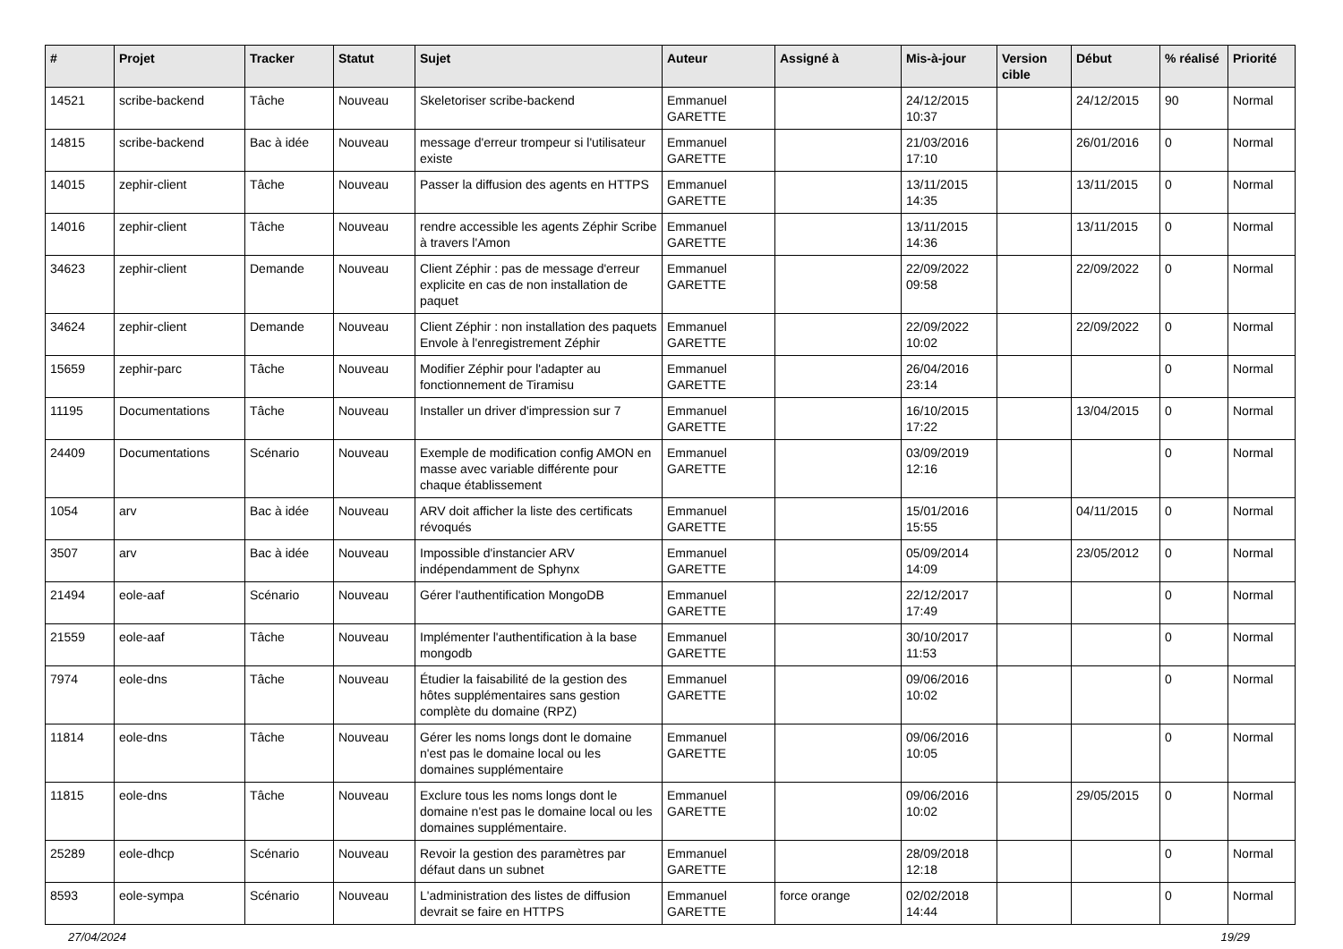| # | Projet | Tracker | Statut | Sujet | Auteur | Assigné à | Mis-à-jour | Version cible | Début | % réalisé | Priorité |
| --- | --- | --- | --- | --- | --- | --- | --- | --- | --- | --- | --- |
| 14521 | scribe-backend | Tâche | Nouveau | Skeletoriser scribe-backend | Emmanuel GARETTE | | 24/12/2015 10:37 | | 24/12/2015 | 90 | Normal |
| 14815 | scribe-backend | Bac à idée | Nouveau | message d'erreur trompeur si l'utilisateur existe | Emmanuel GARETTE | | 21/03/2016 17:10 | | 26/01/2016 | 0 | Normal |
| 14015 | zephir-client | Tâche | Nouveau | Passer la diffusion des agents en HTTPS | Emmanuel GARETTE | | 13/11/2015 14:35 | | 13/11/2015 | 0 | Normal |
| 14016 | zephir-client | Tâche | Nouveau | rendre accessible les agents Zéphir Scribe à travers l'Amon | Emmanuel GARETTE | | 13/11/2015 14:36 | | 13/11/2015 | 0 | Normal |
| 34623 | zephir-client | Demande | Nouveau | Client Zéphir : pas de message d'erreur explicite en cas de non installation de paquet | Emmanuel GARETTE | | 22/09/2022 09:58 | | 22/09/2022 | 0 | Normal |
| 34624 | zephir-client | Demande | Nouveau | Client Zéphir : non installation des paquets Envole à l'enregistrement Zéphir | Emmanuel GARETTE | | 22/09/2022 10:02 | | 22/09/2022 | 0 | Normal |
| 15659 | zephir-parc | Tâche | Nouveau | Modifier Zéphir pour l'adapter au fonctionnement de Tiramisu | Emmanuel GARETTE | | 26/04/2016 23:14 | | | 0 | Normal |
| 11195 | Documentations | Tâche | Nouveau | Installer un driver d'impression sur 7 | Emmanuel GARETTE | | 16/10/2015 17:22 | | 13/04/2015 | 0 | Normal |
| 24409 | Documentations | Scénario | Nouveau | Exemple de modification config AMON en masse avec variable différente pour chaque établissement | Emmanuel GARETTE | | 03/09/2019 12:16 | | | 0 | Normal |
| 1054 | arv | Bac à idée | Nouveau | ARV doit afficher la liste des certificats révoqués | Emmanuel GARETTE | | 15/01/2016 15:55 | | 04/11/2015 | 0 | Normal |
| 3507 | arv | Bac à idée | Nouveau | Impossible d'instancier ARV indépendamment de Sphynx | Emmanuel GARETTE | | 05/09/2014 14:09 | | 23/05/2012 | 0 | Normal |
| 21494 | eole-aaf | Scénario | Nouveau | Gérer l'authentification MongoDB | Emmanuel GARETTE | | 22/12/2017 17:49 | | | 0 | Normal |
| 21559 | eole-aaf | Tâche | Nouveau | Implémenter l'authentification à la base mongodb | Emmanuel GARETTE | | 30/10/2017 11:53 | | | 0 | Normal |
| 7974 | eole-dns | Tâche | Nouveau | Étudier la faisabilité de la gestion des hôtes supplémentaires sans gestion complète du domaine (RPZ) | Emmanuel GARETTE | | 09/06/2016 10:02 | | | 0 | Normal |
| 11814 | eole-dns | Tâche | Nouveau | Gérer les noms longs dont le domaine n'est pas le domaine local ou les domaines supplémentaire | Emmanuel GARETTE | | 09/06/2016 10:05 | | | 0 | Normal |
| 11815 | eole-dns | Tâche | Nouveau | Exclure tous les noms longs dont le domaine n'est pas le domaine local ou les domaines supplémentaire. | Emmanuel GARETTE | | 09/06/2016 10:02 | | 29/05/2015 | 0 | Normal |
| 25289 | eole-dhcp | Scénario | Nouveau | Revoir la gestion des paramètres par défaut dans un subnet | Emmanuel GARETTE | | 28/09/2018 12:18 | | | 0 | Normal |
| 8593 | eole-sympa | Scénario | Nouveau | L'administration des listes de diffusion devrait se faire en HTTPS | Emmanuel GARETTE | force orange | 02/02/2018 14:44 | | | 0 | Normal |
27/04/2024 19/29